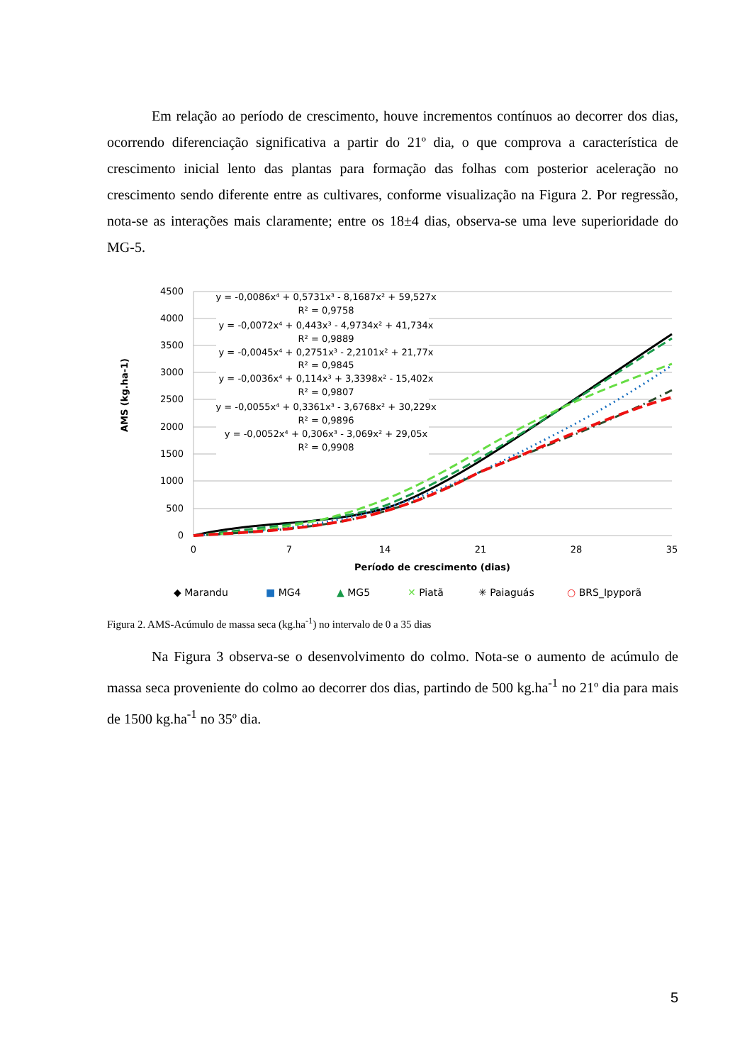Em relação ao período de crescimento, houve incrementos contínuos ao decorrer dos dias, ocorrendo diferenciação significativa a partir do 21º dia, o que comprova a característica de crescimento inicial lento das plantas para formação das folhas com posterior aceleração no crescimento sendo diferente entre as cultivares, conforme visualização na Figura 2. Por regressão, nota-se as interações mais claramente; entre os 18±4 dias, observa-se uma leve superioridade do MG-5.
4500
4000
3500
3000
2500
2000
1500
1000
500
0
0
7
14
21
28
35
Período de crescimento (dias)
AMS (kg.ha-1)
y = -0,0086x⁴ + 0,5731x³ - 8,1687x² + 59,527x
R² = 0,9758
y = -0,0072x⁴ + 0,443x³ - 4,9734x² + 41,734x
R² = 0,9889
y = -0,0045x⁴ + 0,2751x³ - 2,2101x² + 21,77x
R² = 0,9845
y = -0,0036x⁴ + 0,114x³ + 3,3398x² - 15,402x
R² = 0,9807
y = -0,0055x⁴ + 0,3361x³ - 3,6768x² + 30,229x
R² = 0,9896
y = -0,0052x⁴ + 0,306x³ - 3,069x² + 29,05x
R² = 0,9908
◆ Marandu
■ MG4
▲ MG5
✕ Piatã
✳ Paiaguás
○ BRS_Ipyporã
Figura 2. AMS-Acúmulo de massa seca (kg.ha<sup>-1</sup>) no intervalo de 0 a 35 dias
Na Figura 3 observa-se o desenvolvimento do colmo. Nota-se o aumento de acúmulo de massa seca proveniente do colmo ao decorrer dos dias, partindo de 500 kg.ha<sup>-1</sup> no 21º dia para mais de 1500 kg.ha<sup>-1</sup> no 35º dia.
5